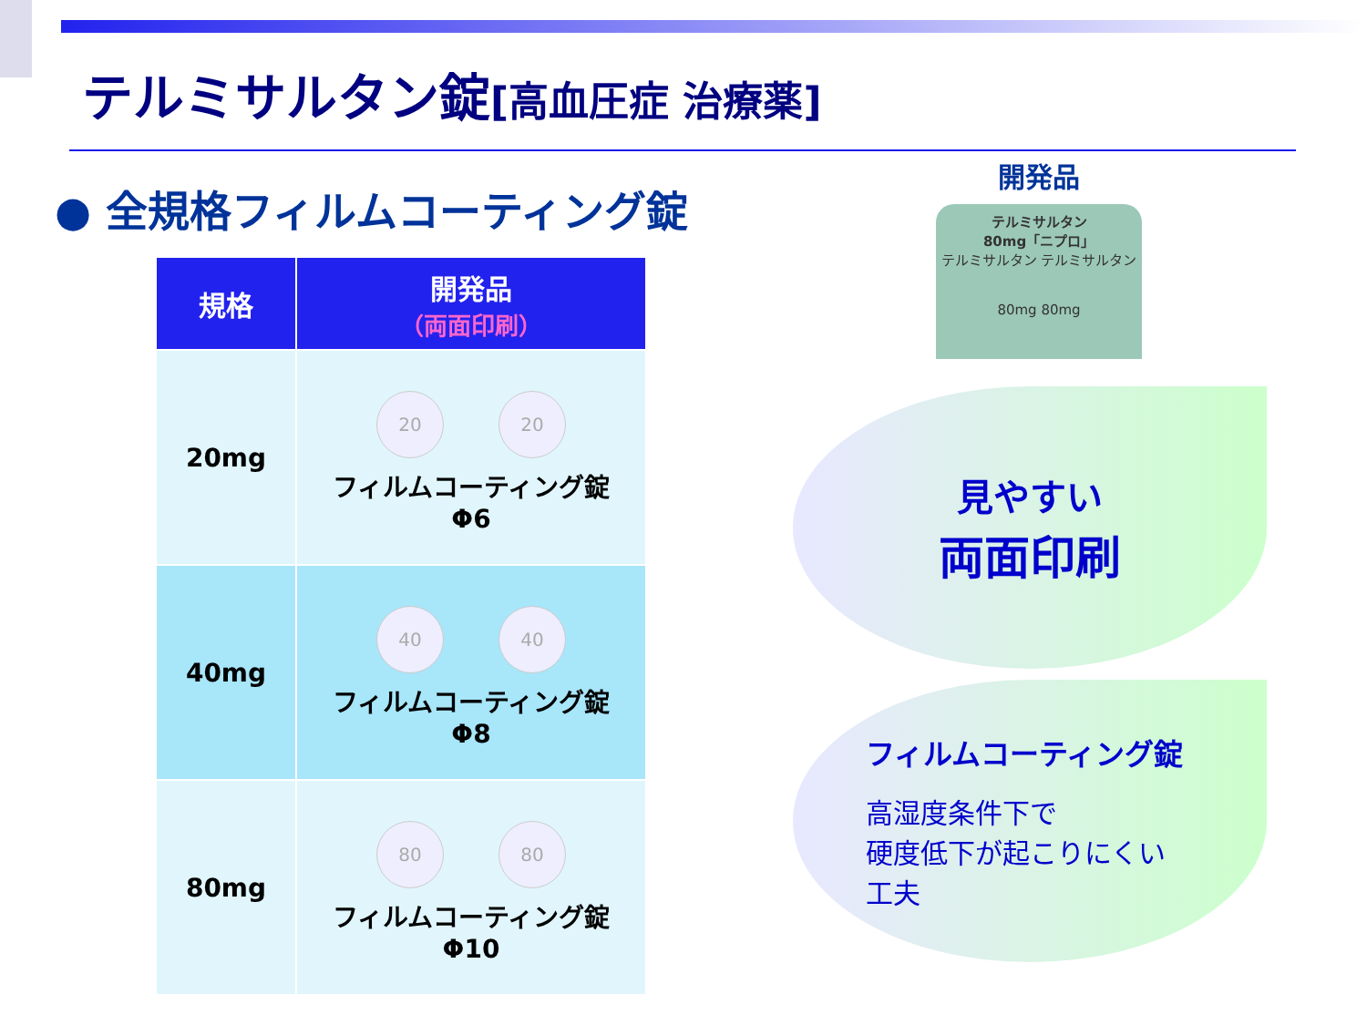テルミサルタン錠[高血圧症 治療薬]
● 全規格フィルムコーティング錠
| 規格 | 開発品 （両面印刷） |
| --- | --- |
| 20mg | 20 20 フィルムコーティング錠 Φ6 |
| 40mg | 40 40 フィルムコーティング錠 Φ8 |
| 80mg | 80 80 フィルムコーティング錠 Φ10 |
開発品
テルミサルタン
80mg「ニプロ」
テルミサルタン テルミサルタン
80mg 80mg
見やすい
両面印刷
フィルムコーティング錠
高湿度条件下で
硬度低下が起こりにくい
工夫